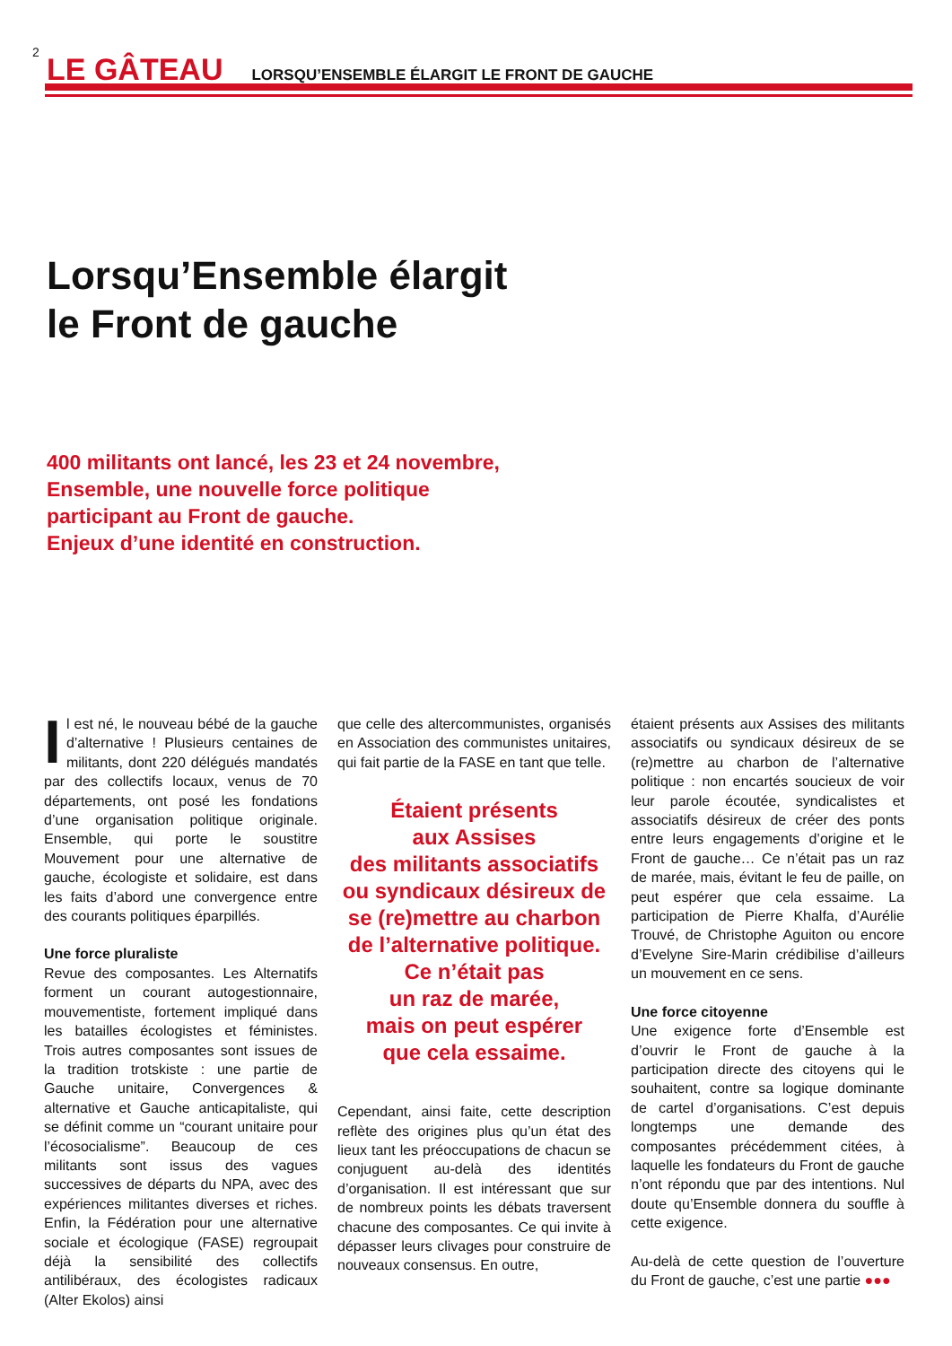2 LE GÂTEAU LORSQU’ENSEMBLE ÉLARGIT LE FRONT DE GAUCHE
Lorsqu’Ensemble élargit
le Front de gauche
400 militants ont lancé, les 23 et 24 novembre,
Ensemble, une nouvelle force politique
participant au Front de gauche.
Enjeux d’une identité en construction.
Il est né, le nouveau bébé de la gauche d’alternative ! Plusieurs centaines de militants, dont 220 délégués mandatés par des collectifs locaux, venus de 70 départements, ont posé les fondations d’une organisation politique originale. Ensemble, qui porte le soustitre Mouvement pour une alternative de gauche, écologiste et solidaire, est dans les faits d’abord une convergence entre des courants politiques éparpillés.
Une force pluraliste
Revue des composantes. Les Alternatifs forment un courant autogestionnaire, mouvementiste, fortement impliqué dans les batailles écologistes et féministes. Trois autres composantes sont issues de la tradition trotskiste : une partie de Gauche unitaire, Convergences & alternative et Gauche anticapitaliste, qui se définit comme un “courant unitaire pour l’écosocialisme”. Beaucoup de ces militants sont issus des vagues successives de départs du NPA, avec des expériences militantes diverses et riches. Enfin, la Fédération pour une alternative sociale et écologique (FASE) regroupait déjà la sensibilité des collectifs antilibéraux, des écologistes radicaux (Alter Ekolos) ainsi
que celle des altercommunistes, organisés en Association des communistes unitaires, qui fait partie de la FASE en tant que telle.
Étaient présents
aux Assises
des militants associatifs
ou syndicaux désireux de
se (re)mettre au charbon
de l’alternative politique.
Ce n’était pas
un raz de marée,
mais on peut espérer
que cela essaime.
Cependant, ainsi faite, cette description reflète des origines plus qu’un état des lieux tant les préoccupations de chacun se conjuguent au-delà des identités d’organisation. Il est intéressant que sur de nombreux points les débats traversent chacune des composantes. Ce qui invite à dépasser leurs clivages pour construire de nouveaux consensus. En outre,
étaient présents aux Assises des militants associatifs ou syndicaux désireux de se (re)mettre au charbon de l’alternative politique : non encartés soucieux de voir leur parole écoutée, syndicalistes et associatifs désireux de créer des ponts entre leurs engagements d’origine et le Front de gauche… Ce n’était pas un raz de marée, mais, évitant le feu de paille, on peut espérer que cela essaime. La participation de Pierre Khalfa, d’Aurélie Trouvé, de Christophe Aguiton ou encore d’Evelyne Sire-Marin crédibilise d’ailleurs un mouvement en ce sens.
Une force citoyenne
Une exigence forte d’Ensemble est d’ouvrir le Front de gauche à la participation directe des citoyens qui le souhaitent, contre sa logique dominante de cartel d’organisations. C’est depuis longtemps une demande des composantes précédemment citées, à laquelle les fondateurs du Front de gauche n’ont répondu que par des intentions. Nul doute qu’Ensemble donnera du souffle à cette exigence.
Au-delà de cette question de l’ouverture du Front de gauche, c’est une partie ●●●